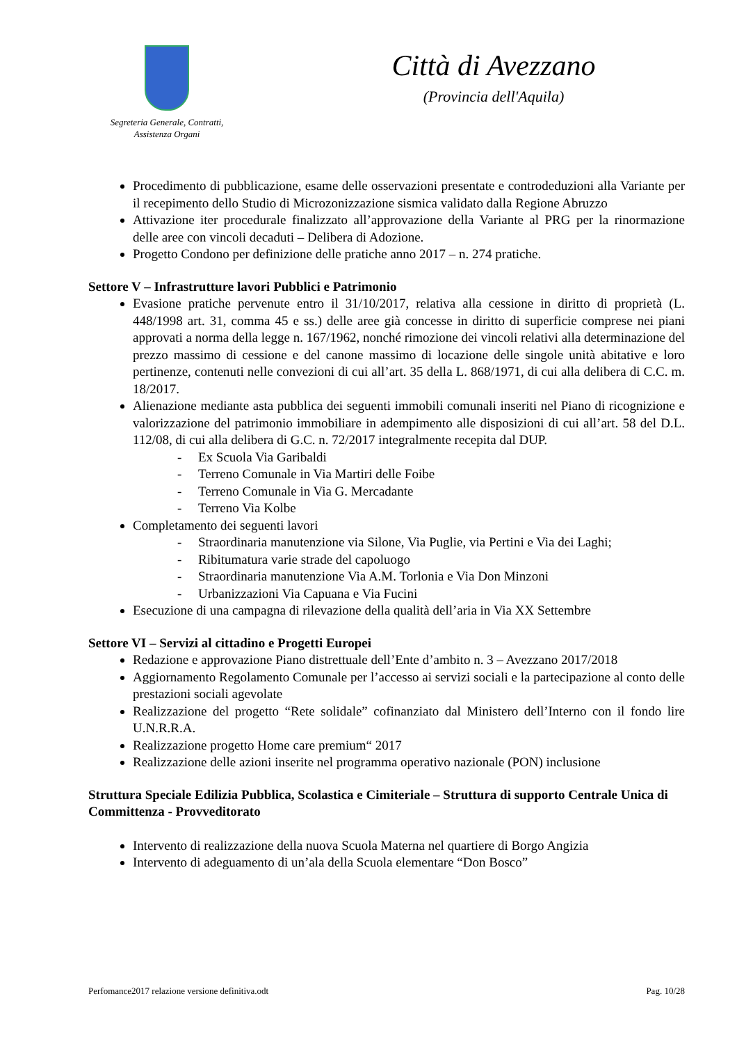Segreteria Generale, Contratti,
Assistenza Organi
Città di Avezzano
(Provincia dell'Aquila)
Procedimento di pubblicazione, esame delle osservazioni presentate e controdeduzioni alla Variante per il recepimento dello Studio di Microzonizzazione sismica validato dalla Regione Abruzzo
Attivazione iter procedurale finalizzato all’approvazione della Variante al PRG per la rinormazione delle aree con vincoli decaduti – Delibera di Adozione.
Progetto Condono per definizione delle pratiche anno 2017 – n. 274 pratiche.
Settore V – Infrastrutture lavori Pubblici e Patrimonio
Evasione pratiche pervenute entro il 31/10/2017, relativa alla cessione in diritto di proprietà (L. 448/1998 art. 31, comma 45 e ss.) delle aree già concesse in diritto di superficie comprese nei piani approvati a norma della legge n. 167/1962, nonché rimozione dei vincoli relativi alla determinazione del prezzo massimo di cessione e del canone massimo di locazione delle singole unità abitative e loro pertinenze, contenuti nelle convezioni di cui all’art. 35 della L. 868/1971, di cui alla delibera di C.C. m. 18/2017.
Alienazione mediante asta pubblica dei seguenti immobili comunali inseriti nel Piano di ricognizione e valorizzazione del patrimonio immobiliare in adempimento alle disposizioni di cui all’art. 58 del D.L. 112/08, di cui alla delibera di G.C. n. 72/2017 integralmente recepita dal DUP.
- Ex Scuola Via Garibaldi
- Terreno Comunale in Via Martiri delle Foibe
- Terreno Comunale in Via G. Mercadante
- Terreno Via Kolbe
Completamento dei seguenti lavori
- Straordinaria manutenzione via Silone, Via Puglie, via Pertini e Via dei Laghi;
- Ribitumatura varie strade del capoluogo
- Straordinaria manutenzione Via A.M. Torlonia e Via Don Minzoni
- Urbanizzazioni Via Capuana e Via Fucini
Esecuzione di una campagna di rilevazione della qualità dell’aria in Via XX Settembre
Settore VI – Servizi al cittadino e Progetti Europei
Redazione e approvazione Piano distrettuale dell’Ente d’ambito n. 3 – Avezzano 2017/2018
Aggiornamento Regolamento Comunale per l’accesso ai servizi sociali e la partecipazione al conto delle prestazioni sociali agevolate
Realizzazione del progetto “Rete solidale” cofinanziato dal Ministero dell’Interno con il fondo lire U.N.R.R.A.
Realizzazione progetto Home care premium“ 2017
Realizzazione delle azioni inserite nel programma operativo nazionale (PON) inclusione
Struttura Speciale Edilizia Pubblica, Scolastica e Cimiteriale – Struttura di supporto Centrale Unica di Committenza - Provveditorato
Intervento di realizzazione della nuova Scuola Materna nel quartiere di Borgo Angizia
Intervento di adeguamento di un’ala della Scuola elementare “Don Bosco”
Perfomance2017 relazione versione definitiva.odt Pag. 10/28